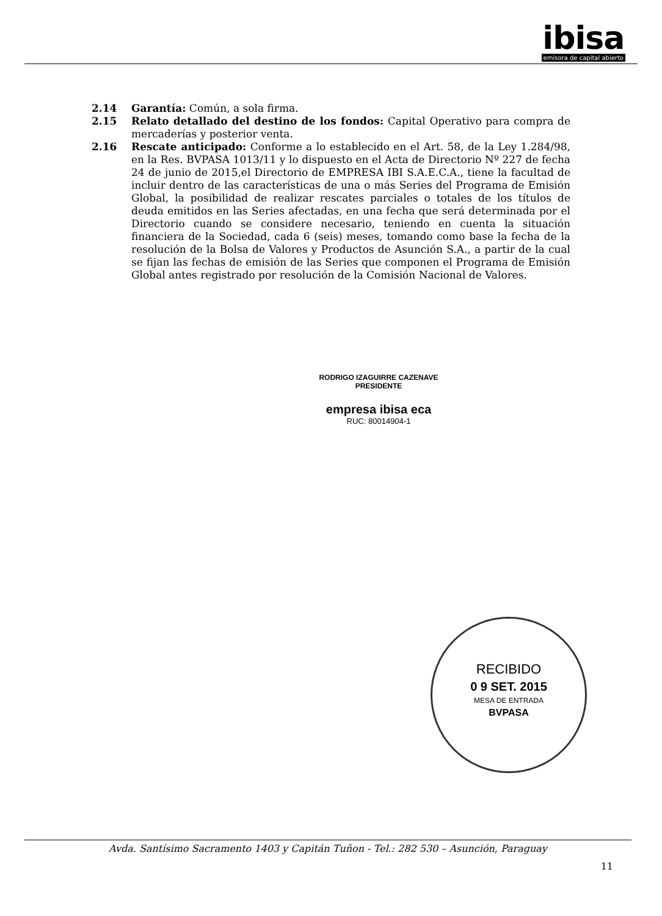ibisa
emisora de capital abierto
2.14 Garantía: Común, a sola firma.
2.15 Relato detallado del destino de los fondos: Capital Operativo para compra de mercaderías y posterior venta.
2.16 Rescate anticipado: Conforme a lo establecido en el Art. 58, de la Ley 1.284/98, en la Res. BVPASA 1013/11 y lo dispuesto en el Acta de Directorio Nº 227 de fecha 24 de junio de 2015,el Directorio de EMPRESA IBI S.A.E.C.A., tiene la facultad de incluir dentro de las características de una o más Series del Programa de Emisión Global, la posibilidad de realizar rescates parciales o totales de los títulos de deuda emitidos en las Series afectadas, en una fecha que será determinada por el Directorio cuando se considere necesario, teniendo en cuenta la situación financiera de la Sociedad, cada 6 (seis) meses, tomando como base la fecha de la resolución de la Bolsa de Valores y Productos de Asunción S.A., a partir de la cual se fijan las fechas de emisión de las Series que componen el Programa de Emisión Global antes registrado por resolución de la Comisión Nacional de Valores.
RODRIGO IZAGUIRRE CAZENAVE
PRESIDENTE
empresa ibisa eca
RUC: 80014904-1
RECIBIDO
0 9 SET. 2015
MESA DE ENTRADA
BVPASA
Avda. Santísimo Sacramento 1403 y Capitán Tuñon - Tel.: 282 530 – Asunción, Paraguay
11